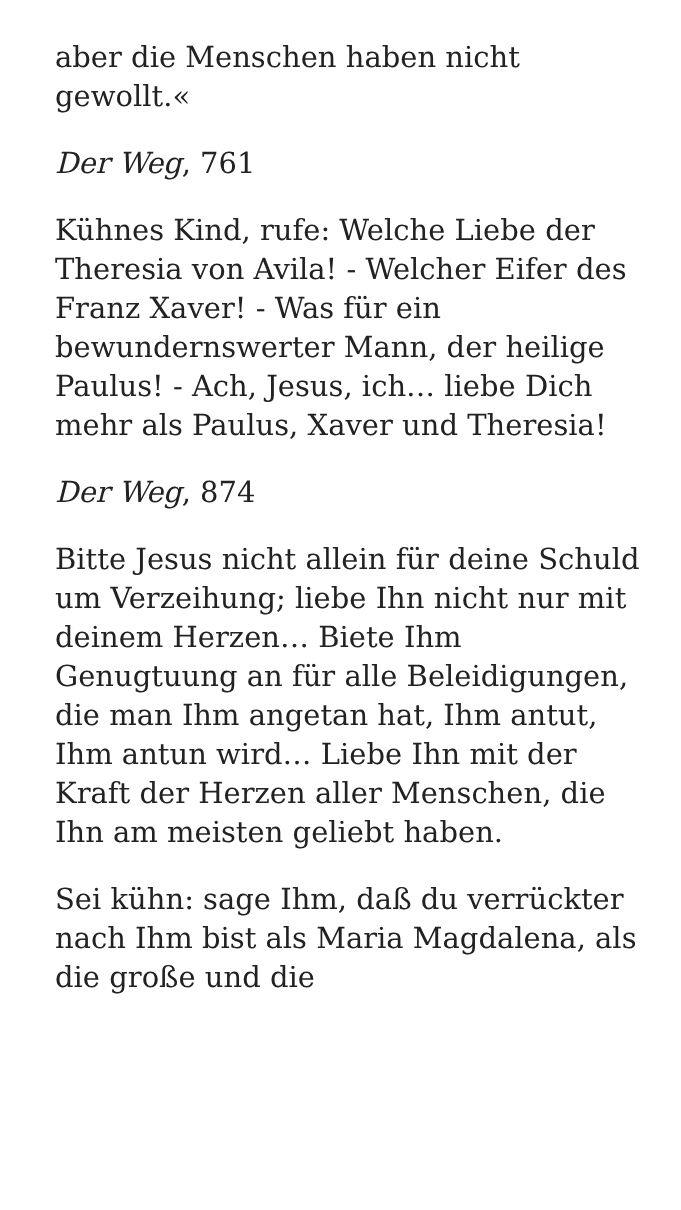aber die Menschen haben nicht gewollt.«
Der Weg, 761
Kühnes Kind, rufe: Welche Liebe der Theresia von Avila! - Welcher Eifer des Franz Xaver! - Was für ein bewundernswerter Mann, der heilige Paulus! - Ach, Jesus, ich… liebe Dich mehr als Paulus, Xaver und Theresia!
Der Weg, 874
Bitte Jesus nicht allein für deine Schuld um Verzeihung; liebe Ihn nicht nur mit deinem Herzen… Biete Ihm Genugtuung an für alle Beleidigungen, die man Ihm angetan hat, Ihm antut, Ihm antun wird… Liebe Ihn mit der Kraft der Herzen aller Menschen, die Ihn am meisten geliebt haben.
Sei kühn: sage Ihm, daß du verrückter nach Ihm bist als Maria Magdalena, als die große und die